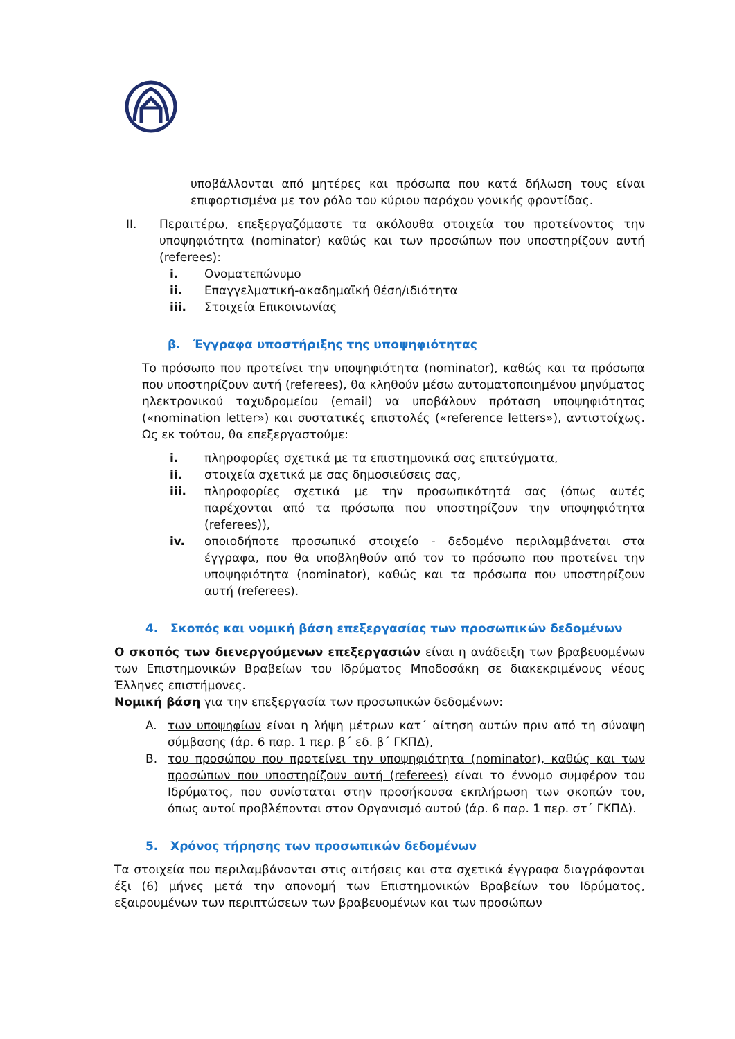υποβάλλονται από μητέρες και πρόσωπα που κατά δήλωση τους είναι επιφορτισμένα με τον ρόλο του κύριου παρόχου γονικής φροντίδας.
II. Περαιτέρω, επεξεργαζόμαστε τα ακόλουθα στοιχεία του προτείνοντος την υποψηφιότητα (nominator) καθώς και των προσώπων που υποστηρίζουν αυτή (referees):
i. Ονοματεπώνυμο
ii. Επαγγελματική-ακαδημαϊκή θέση/ιδιότητα
iii. Στοιχεία Επικοινωνίας
β. Έγγραφα υποστήριξης της υποψηφιότητας
Το πρόσωπο που προτείνει την υποψηφιότητα (nominator), καθώς και τα πρόσωπα που υποστηρίζουν αυτή (referees), θα κληθούν μέσω αυτοματοποιημένου μηνύματος ηλεκτρονικού ταχυδρομείου (email) να υποβάλουν πρόταση υποψηφιότητας («nomination letter») και συστατικές επιστολές («reference letters»), αντιστοίχως. Ως εκ τούτου, θα επεξεργαστούμε:
i. πληροφορίες σχετικά με τα επιστημονικά σας επιτεύγματα,
ii. στοιχεία σχετικά με σας δημοσιεύσεις σας,
iii. πληροφορίες σχετικά με την προσωπικότητά σας (όπως αυτές παρέχονται από τα πρόσωπα που υποστηρίζουν την υποψηφιότητα (referees)),
iv. οποιοδήποτε προσωπικό στοιχείο - δεδομένο περιλαμβάνεται στα έγγραφα, που θα υποβληθούν από τον το πρόσωπο που προτείνει την υποψηφιότητα (nominator), καθώς και τα πρόσωπα που υποστηρίζουν αυτή (referees).
4. Σκοπός και νομική βάση επεξεργασίας των προσωπικών δεδομένων
Ο σκοπός των διενεργούμενων επεξεργασιών είναι η ανάδειξη των βραβευομένων των Επιστημονικών Βραβείων του Ιδρύματος Μποδοσάκη σε διακεκριμένους νέους Έλληνες επιστήμονες.
Νομική βάση για την επεξεργασία των προσωπικών δεδομένων:
A. των υποψηφίων είναι η λήψη μέτρων κατ΄ αίτηση αυτών πριν από τη σύναψη σύμβασης (άρ. 6 παρ. 1 περ. β΄ εδ. β΄ ΓΚΠΔ),
B. του προσώπου που προτείνει την υποψηφιότητα (nominator), καθώς και των προσώπων που υποστηρίζουν αυτή (referees) είναι το έννομο συμφέρον του Ιδρύματος, που συνίσταται στην προσήκουσα εκπλήρωση των σκοπών του, όπως αυτοί προβλέπονται στον Οργανισμό αυτού (άρ. 6 παρ. 1 περ. στ΄ ΓΚΠΔ).
5. Χρόνος τήρησης των προσωπικών δεδομένων
Τα στοιχεία που περιλαμβάνονται στις αιτήσεις και στα σχετικά έγγραφα διαγράφονται έξι (6) μήνες μετά την απονομή των Επιστημονικών Βραβείων του Ιδρύματος, εξαιρουμένων των περιπτώσεων των βραβευομένων και των προσώπων